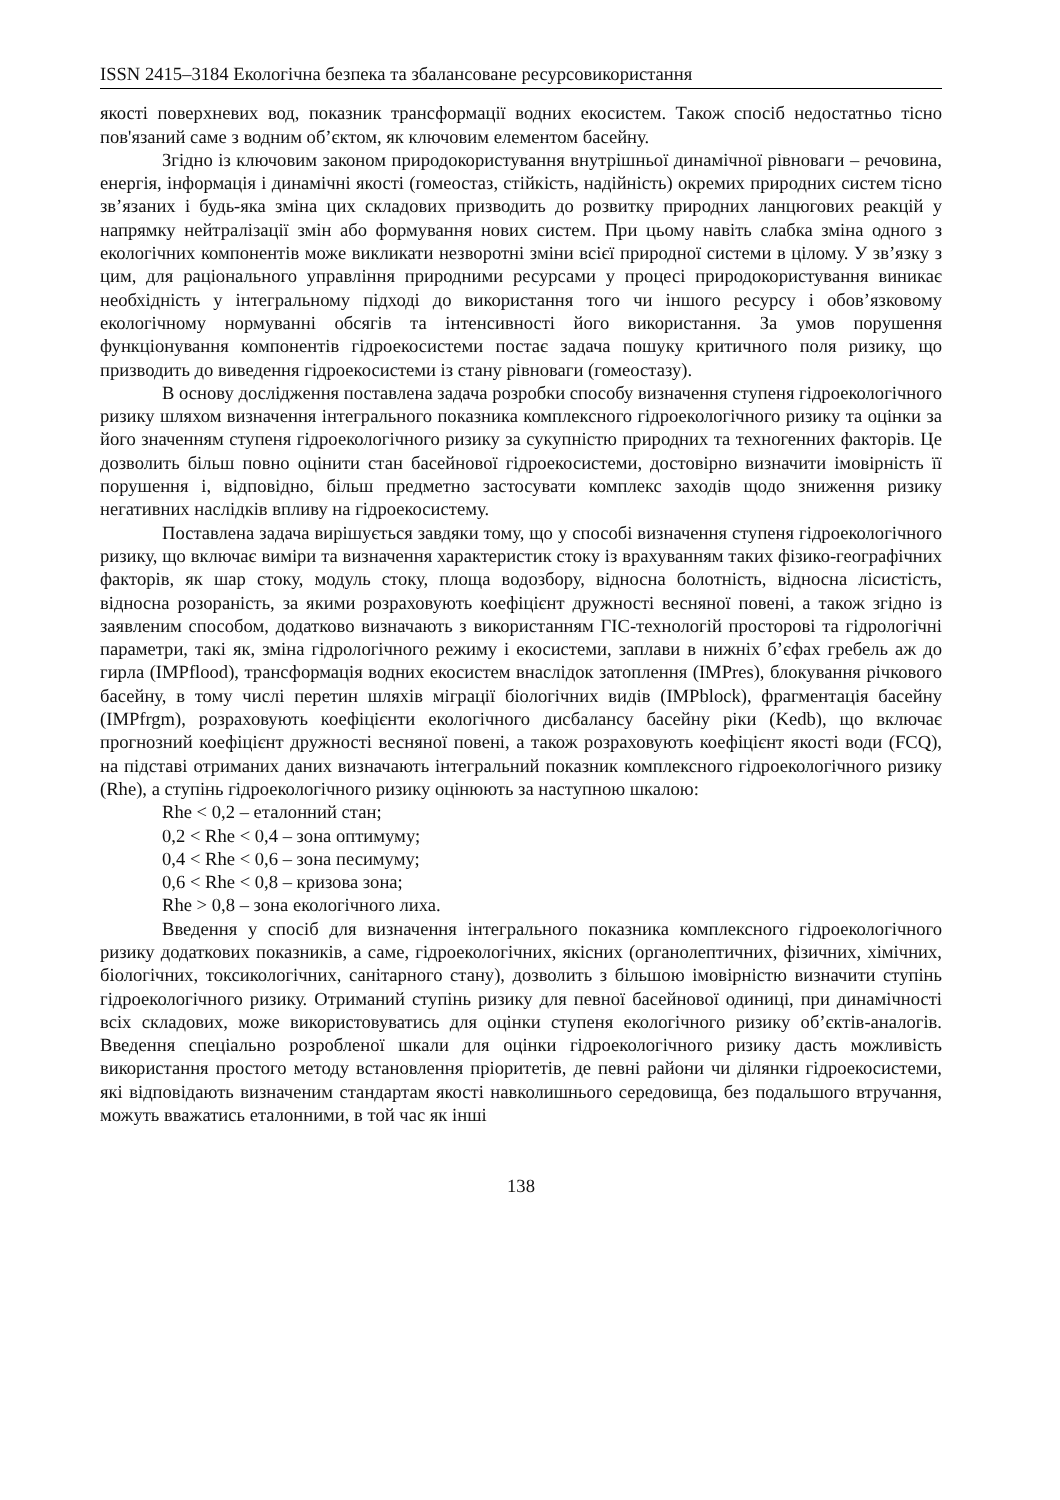ISSN 2415–3184 Екологічна безпека та збалансоване ресурсовикористання
якості поверхневих вод, показник трансформації водних екосистем. Також спосіб недостатньо тісно пов'язаний саме з водним об’єктом, як ключовим елементом басейну.
Згідно із ключовим законом природокористування внутрішньої динамічної рівноваги – речовина, енергія, інформація і динамічні якості (гомеостаз, стійкість, надійність) окремих природних систем тісно зв’язаних і будь-яка зміна цих складових призводить до розвитку природних ланцюгових реакцій у напрямку нейтралізації змін або формування нових систем. При цьому навіть слабка зміна одного з екологічних компонентів може викликати незворотні зміни всієї природної системи в цілому. У зв’язку з цим, для раціонального управління природними ресурсами у процесі природокористування виникає необхідність у інтегральному підході до використання того чи іншого ресурсу і обов’язковому екологічному нормуванні обсягів та інтенсивності його використання. За умов порушення функціонування компонентів гідроекосистеми постає задача пошуку критичного поля ризику, що призводить до виведення гідроекосистеми із стану рівноваги (гомеостазу).
В основу дослідження поставлена задача розробки способу визначення ступеня гідроекологічного ризику шляхом визначення інтегрального показника комплексного гідроекологічного ризику та оцінки за його значенням ступеня гідроекологічного ризику за сукупністю природних та техногенних факторів. Це дозволить більш повно оцінити стан басейнової гідроекосистеми, достовірно визначити імовірність її порушення і, відповідно, більш предметно застосувати комплекс заходів щодо зниження ризику негативних наслідків впливу на гідроекосистему.
Поставлена задача вирішується завдяки тому, що у способі визначення ступеня гідроекологічного ризику, що включає виміри та визначення характеристик стоку із врахуванням таких фізико-географічних факторів, як шар стоку, модуль стоку, площа водозбору, відносна болотність, відносна лісистість, відносна розораність, за якими розраховують коефіцієнт дружності весняної повені, а також згідно із заявленим способом, додатково визначають з використанням ГІС-технологій просторові та гідрологічні параметри, такі як, зміна гідрологічного режиму і екосистеми, заплави в нижніх б’єфах гребель аж до гирла (IMPflood), трансформація водних екосистем внаслідок затоплення (IMPres), блокування річкового басейну, в тому числі перетин шляхів міграції біологічних видів (IMPblock), фрагментація басейну (IMPfrgm), розраховують коефіцієнти екологічного дисбалансу басейну ріки (Kedb), що включає прогнозний коефіцієнт дружності весняної повені, а також розраховують коефіцієнт якості води (FCQ), на підставі отриманих даних визначають інтегральний показник комплексного гідроекологічного ризику (Rhe), а ступінь гідроекологічного ризику оцінюють за наступною шкалою:
Rhe < 0,2 – еталонний стан;
0,2 < Rhe < 0,4 – зона оптимуму;
0,4 < Rhe < 0,6 – зона песимуму;
0,6 < Rhe < 0,8 – кризова зона;
Rhe > 0,8 – зона екологічного лиха.
Введення у спосіб для визначення інтегрального показника комплексного гідроекологічного ризику додаткових показників, а саме, гідроекологічних, якісних (органолептичних, фізичних, хімічних, біологічних, токсикологічних, санітарного стану), дозволить з більшою імовірністю визначити ступінь гідроекологічного ризику. Отриманий ступінь ризику для певної басейнової одиниці, при динамічності всіх складових, може використовуватись для оцінки ступеня екологічного ризику об’єктів-аналогів. Введення спеціально розробленої шкали для оцінки гідроекологічного ризику дасть можливість використання простого методу встановлення пріоритетів, де певні райони чи ділянки гідроекосистеми, які відповідають визначеним стандартам якості навколишнього середовища, без подальшого втручання, можуть вважатись еталонними, в той час як інші
138